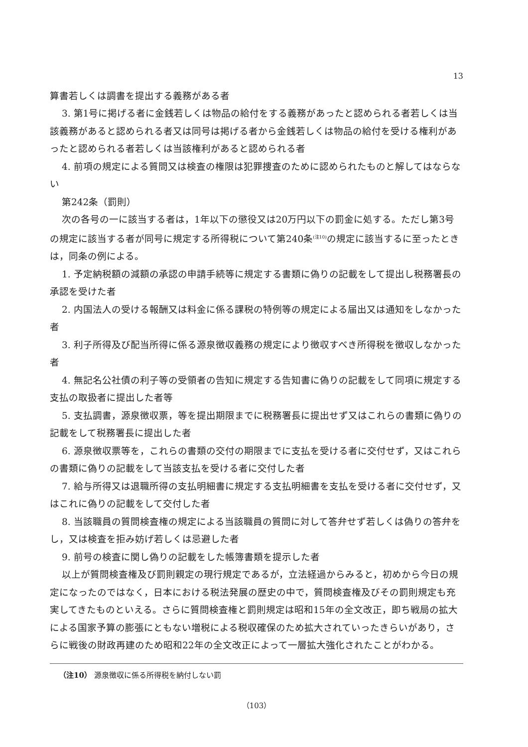13
算書若しくは調書を提出する義務がある者
3. 第1号に掲げる者に金銭若しくは物品の給付をする義務があったと認められる者若しくは当該義務があると認められる者又は同号は掲げる者から金銭若しくは物品の給付を受ける権利があったと認められる者若しくは当該権利があると認められる者
4. 前項の規定による質問又は検査の権限は犯罪捜査のために認められたものと解してはならない
第242条（罰則）
次の各号の一に該当する者は，1年以下の懲役又は20万円以下の罰金に処する。ただし第3号の規定に該当する者が同号に規定する所得税について第240条<sup>(注10)</sup>の規定に該当するに至ったときは，同条の例による。
1. 予定納税額の減額の承認の申請手続等に規定する書類に偽りの記載をして提出し税務署長の承認を受けた者
2. 内国法人の受ける報酬又は料金に係る課税の特例等の規定による届出又は通知をしなかった者
3. 利子所得及び配当所得に係る源泉徴収義務の規定により徴収すべき所得税を徴収しなかった者
4. 無記名公社債の利子等の受領者の告知に規定する告知書に偽りの記載をして同項に規定する支払の取扱者に提出した者等
5. 支払調書，源泉徴収票，等を提出期限までに税務署長に提出せず又はこれらの書類に偽りの記載をして税務署長に提出した者
6. 源泉徴収票等を，これらの書類の交付の期限までに支払を受ける者に交付せず，又はこれらの書類に偽りの記載をして当該支払を受ける者に交付した者
7. 給与所得又は退職所得の支払明細書に規定する支払明細書を支払を受ける者に交付せず，又はこれに偽りの記載をして交付した者
8. 当該職員の質問検査権の規定による当該職員の質問に対して答弁せず若しくは偽りの答弁をし，又は検査を拒み妨げ若しくは忌避した者
9. 前号の検査に関し偽りの記載をした帳簿書類を提示した者
以上が質問検査権及び罰則親定の現行規定であるが，立法経過からみると，初めから今日の規定になったのではなく，日本における税法発展の歴史の中で，質問検査権及びその罰則規定も充実してきたものといえる。さらに質問検査権と罰則規定は昭和15年の全文改正，即ち戦局の拡大による国家予算の膨張にともない増税による税収確保のため拡大されていったきらいがあり，さらに戦後の財政再建のため昭和22年の全文改正によって一層拡大強化されたことがわかる。
（注10） 源泉徴収に係る所得税を納付しない罰
（103）